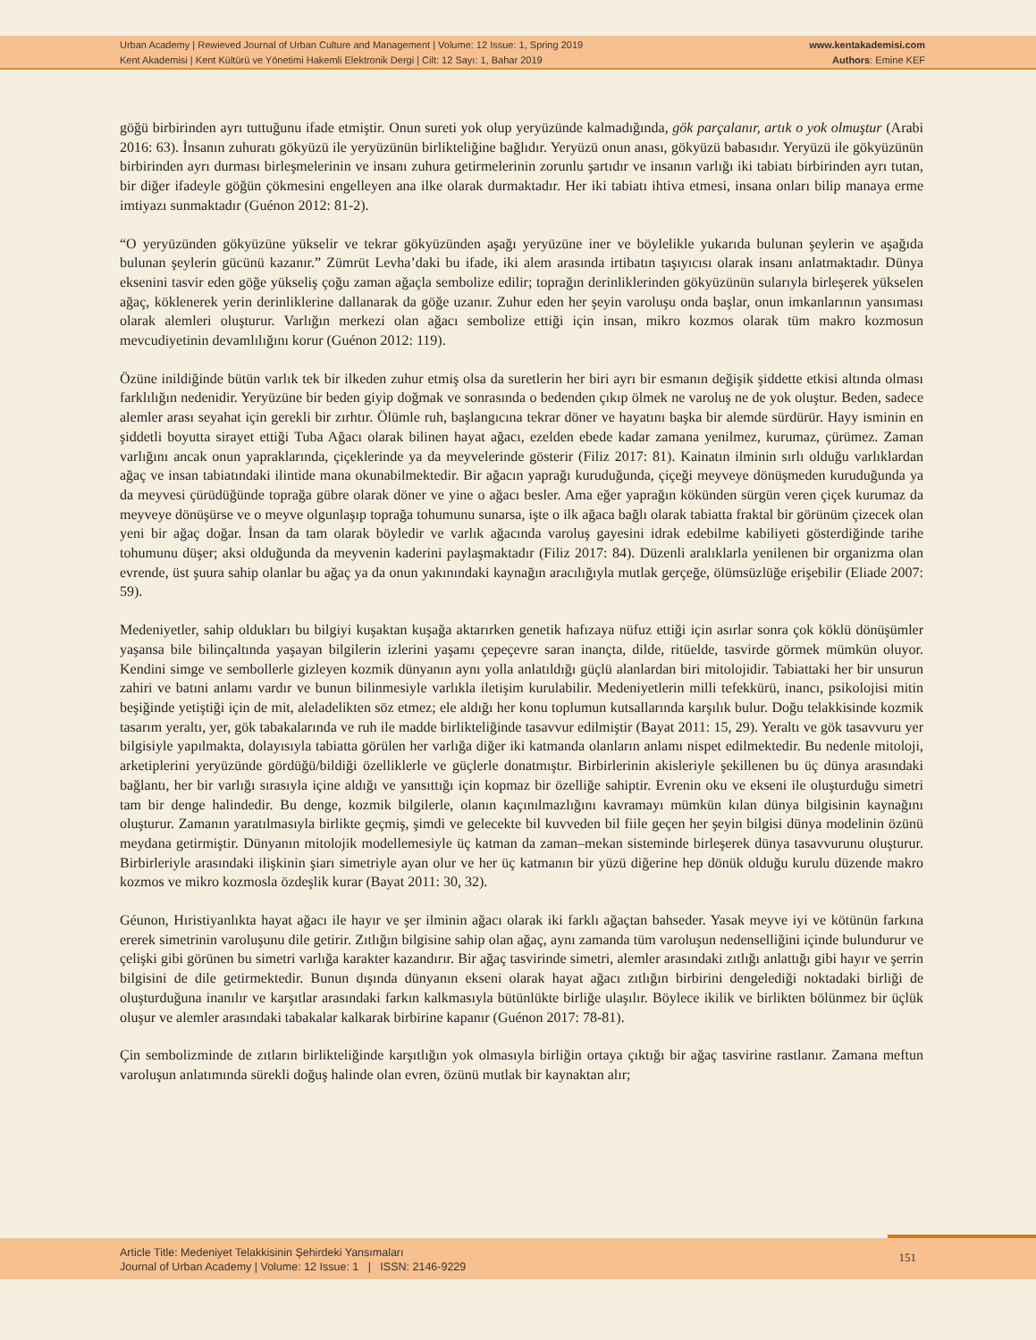Urban Academy | Rewieved Journal of Urban Culture and Management | Volume: 12 Issue: 1, Spring 2019
Kent Akademisi | Kent Kültürü ve Yönetimi Hakemli Elektronik Dergi | Cilt: 12 Sayı: 1, Bahar 2019
www.kentakademisi.com
Authors: Emine KEF
göğü birbirinden ayrı tuttuğunu ifade etmiştir. Onun sureti yok olup yeryüzünde kalmadığında, gök parçalanır, artık o yok olmuştur (Arabi 2016: 63). İnsanın zuhuratı gökyüzü ile yeryüzünün birlikteliğine bağlıdır. Yeryüzü onun anası, gökyüzü babasıdır. Yeryüzü ile gökyüzünün birbirinden ayrı durması birleşmelerinin ve insanı zuhura getirmelerinin zorunlu şartıdır ve insanın varlığı iki tabiatı birbirinden ayrı tutan, bir diğer ifadeyle göğün çökmesini engelleyen ana ilke olarak durmaktadır. Her iki tabiatı ihtiva etmesi, insana onları bilip manaya erme imtiyazı sunmaktadır (Guénon 2012: 81-2).
“O yeryüzünden gökyüzüne yükselir ve tekrar gökyüzünden aşağı yeryüzüne iner ve böylelikle yukarıda bulunan şeylerin ve aşağıda bulunan şeylerin gücünü kazanır.” Zümrüt Levha’daki bu ifade, iki alem arasında irtibatın taşıyıcısı olarak insanı anlatmaktadır. Dünya eksenini tasvir eden göğe yükseliş çoğu zaman ağaçla sembolize edilir; toprağın derinliklerinden gökyüzünün sularıyla birleşerek yükselen ağaç, köklenerek yerin derinliklerine dallanarak da göğe uzanır. Zuhur eden her şeyin varoluşu onda başlar, onun imkanlarının yansıması olarak alemleri oluşturur. Varlığın merkezi olan ağacı sembolize ettiği için insan, mikro kozmos olarak tüm makro kozmosun mevcudiyetinin devamlılığını korur (Guénon 2012: 119).
Özüne inildiğinde bütün varlık tek bir ilkeden zuhur etmiş olsa da suretlerin her biri ayrı bir esmanın değişik şiddette etkisi altında olması farklılığın nedenidir. Yeryüzüne bir beden giyip doğmak ve sonrasında o bedenden çıkıp ölmek ne varoluş ne de yok oluştur. Beden, sadece alemler arası seyahat için gerekli bir zırhtır. Ölümle ruh, başlangıcına tekrar döner ve hayatını başka bir alemde sürdürür. Hayy isminin en şiddetli boyutta sirayet ettiği Tuba Ağacı olarak bilinen hayat ağacı, ezelden ebede kadar zamana yenilmez, kurumaz, çürümez. Zaman varlığını ancak onun yapraklarında, çiçeklerinde ya da meyvelerinde gösterir (Filiz 2017: 81). Kainatın ilminin sırlı olduğu varlıklardan ağaç ve insan tabiatındaki ilintide mana okunabilmektedir. Bir ağacın yaprağı kuruduğunda, çiçeği meyveye dönüşmeden kuruduğunda ya da meyvesi çürüdüğünde toprağa gübre olarak döner ve yine o ağacı besler. Ama eğer yaprağın kökünden sürgün veren çiçek kurumaz da meyveye dönüşürse ve o meyve olgunlaşıp toprağa tohumunu sunarsa, işte o ilk ağaca bağlı olarak tabiatta fraktal bir görünüm çizecek olan yeni bir ağaç doğar. İnsan da tam olarak böyledir ve varlık ağacında varoluş gayesini idrak edebilme kabiliyeti gösterdiğinde tarihe tohumunu düşer; aksi olduğunda da meyvenin kaderini paylaşmaktadır (Filiz 2017: 84). Düzenli aralıklarla yenilenen bir organizma olan evrende, üst şuura sahip olanlar bu ağaç ya da onun yakınındaki kaynağın aracılığıyla mutlak gerçeğe, ölümsüzlüğe erişebilir (Eliade 2007: 59).
Medeniyetler, sahip oldukları bu bilgiyi kuşaktan kuşağa aktarırken genetik hafızaya nüfuz ettiği için asırlar sonra çok köklü dönüşümler yaşansa bile bilinçaltında yaşayan bilgilerin izlerini yaşamı çepeçevre saran inançta, dilde, ritüelde, tasvirde görmek mümkün oluyor. Kendini simge ve sembollerle gizleyen kozmik dünyanın aynı yolla anlatıldığı güçlü alanlardan biri mitolojidir. Tabiattaki her bir unsurun zahiri ve batıni anlamı vardır ve bunun bilinmesiyle varlıkla iletişim kurulabilir. Medeniyetlerin milli tefekkürü, inancı, psikolojisi mitin beşiğinde yetiştiği için de mit, aleladelikten söz etmez; ele aldığı her konu toplumun kutsallarında karşılık bulur. Doğu telakkisinde kozmik tasarım yeraltı, yer, gök tabakalarında ve ruh ile madde birlikteliğinde tasavvur edilmiştir (Bayat 2011: 15, 29). Yeraltı ve gök tasavvuru yer bilgisiyle yapılmakta, dolayısıyla tabiatta görülen her varlığa diğer iki katmanda olanların anlamı nispet edilmektedir. Bu nedenle mitoloji, arketiplerini yeryüzünde gördüğü/bildiği özelliklerle ve güçlerle donatmıştır. Birbirlerinin akisleriyle şekillenen bu üç dünya arasındaki bağlantı, her bir varlığı sırasıyla içine aldığı ve yansıttığı için kopmaz bir özelliğe sahiptir. Evrenin oku ve ekseni ile oluşturduğu simetri tam bir denge halindedir. Bu denge, kozmik bilgilerle, olanın kaçınılmazlığını kavramayı mümkün kılan dünya bilgisinin kaynağını oluşturur. Zamanın yaratılmasıyla birlikte geçmiş, şimdi ve gelecekte bil kuvveden bil fiile geçen her şeyin bilgisi dünya modelinin özünü meydana getirmiştir. Dünyanın mitolojik modellemesiyle üç katman da zaman–mekan sisteminde birleşerek dünya tasavvurunu oluşturur. Birbirleriyle arasındaki ilişkinin şiarı simetriyle ayan olur ve her üç katmanın bir yüzü diğerine hep dönük olduğu kurulu düzende makro kozmos ve mikro kozmosla özdeşlik kurar (Bayat 2011: 30, 32).
Géunon, Hıristiyanlıkta hayat ağacı ile hayır ve şer ilminin ağacı olarak iki farklı ağaçtan bahseder. Yasak meyve iyi ve kötünün farkına ererek simetrinin varoluşunu dile getirir. Zıtlığın bilgisine sahip olan ağaç, aynı zamanda tüm varoluşun nedenselliğini içinde bulundurur ve çelişki gibi görünen bu simetri varlığa karakter kazandırır. Bir ağaç tasvirinde simetri, alemler arasındaki zıtlığı anlattığı gibi hayır ve şerrin bilgisini de dile getirmektedir. Bunun dışında dünyanın ekseni olarak hayat ağacı zıtlığın birbirini dengelediği noktadaki birliği de oluşturduğuna inanılır ve karşıtlar arasındaki farkın kalkmasıyla bütünlükte birliğe ulaşılır. Böylece ikilik ve birlikten bölünmez bir üçlük oluşur ve alemler arasındaki tabakalar kalkarak birbirine kapanır (Guénon 2017: 78-81).
Çin sembolizminde de zıtların birlikteliğinde karşıtlığın yok olmasıyla birliğin ortaya çıktığı bir ağaç tasvirine rastlanır. Zamana meftun varoluşun anlatımında sürekli doğuş halinde olan evren, özünü mutlak bir kaynaktan alır;
Article Title: Medeniyet Telakkisinin Şehirdeki Yansımaları
Journal of Urban Academy | Volume: 12 Issue: 1 | ISSN: 2146-9229
151